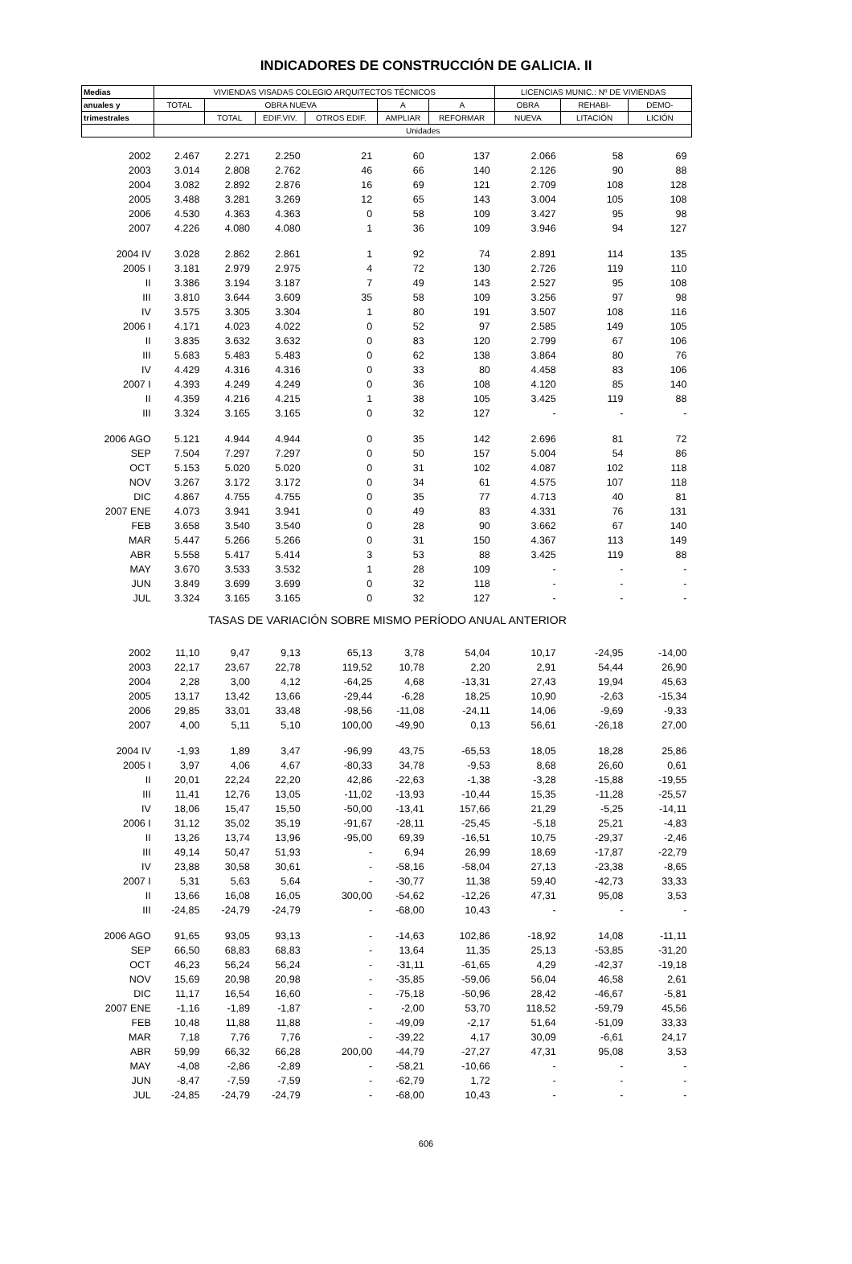INDICADORES DE CONSTRUCCIÓN DE GALICIA. II
| Medias | VIVIENDAS VISADAS COLEGIO ARQUITECTOS TÉCNICOS | | | | | | LICENCIAS MUNIC.: Nº DE VIVIENDAS | | |
| --- | --- | --- | --- | --- | --- | --- | --- | --- | --- |
| anuales y | TOTAL | OBRA NUEVA | | | A | A | OBRA | REHABI- | DEMO- |
| trimestrales | | TOTAL | EDIF.VIV. | OTROS EDIF. | AMPLIAR | REFORMAR | NUEVA | LITACIÓN | LICIÓN |
| | Unidades | | | | | | | | |
| 2002 | 2.467 | 2.271 | 2.250 | 21 | 60 | 137 | 2.066 | 58 | 69 |
| 2003 | 3.014 | 2.808 | 2.762 | 46 | 66 | 140 | 2.126 | 90 | 88 |
| 2004 | 3.082 | 2.892 | 2.876 | 16 | 69 | 121 | 2.709 | 108 | 128 |
| 2005 | 3.488 | 3.281 | 3.269 | 12 | 65 | 143 | 3.004 | 105 | 108 |
| 2006 | 4.530 | 4.363 | 4.363 | 0 | 58 | 109 | 3.427 | 95 | 98 |
| 2007 | 4.226 | 4.080 | 4.080 | 1 | 36 | 109 | 3.946 | 94 | 127 |
| 2004 IV | 3.028 | 2.862 | 2.861 | 1 | 92 | 74 | 2.891 | 114 | 135 |
| 2005 I | 3.181 | 2.979 | 2.975 | 4 | 72 | 130 | 2.726 | 119 | 110 |
| II | 3.386 | 3.194 | 3.187 | 7 | 49 | 143 | 2.527 | 95 | 108 |
| III | 3.810 | 3.644 | 3.609 | 35 | 58 | 109 | 3.256 | 97 | 98 |
| IV | 3.575 | 3.305 | 3.304 | 1 | 80 | 191 | 3.507 | 108 | 116 |
| 2006 I | 4.171 | 4.023 | 4.022 | 0 | 52 | 97 | 2.585 | 149 | 105 |
| II | 3.835 | 3.632 | 3.632 | 0 | 83 | 120 | 2.799 | 67 | 106 |
| III | 5.683 | 5.483 | 5.483 | 0 | 62 | 138 | 3.864 | 80 | 76 |
| IV | 4.429 | 4.316 | 4.316 | 0 | 33 | 80 | 4.458 | 83 | 106 |
| 2007 I | 4.393 | 4.249 | 4.249 | 0 | 36 | 108 | 4.120 | 85 | 140 |
| II | 4.359 | 4.216 | 4.215 | 1 | 38 | 105 | 3.425 | 119 | 88 |
| III | 3.324 | 3.165 | 3.165 | 0 | 32 | 127 | - | - | - |
| 2006 AGO | 5.121 | 4.944 | 4.944 | 0 | 35 | 142 | 2.696 | 81 | 72 |
| SEP | 7.504 | 7.297 | 7.297 | 0 | 50 | 157 | 5.004 | 54 | 86 |
| OCT | 5.153 | 5.020 | 5.020 | 0 | 31 | 102 | 4.087 | 102 | 118 |
| NOV | 3.267 | 3.172 | 3.172 | 0 | 34 | 61 | 4.575 | 107 | 118 |
| DIC | 4.867 | 4.755 | 4.755 | 0 | 35 | 77 | 4.713 | 40 | 81 |
| 2007 ENE | 4.073 | 3.941 | 3.941 | 0 | 49 | 83 | 4.331 | 76 | 131 |
| FEB | 3.658 | 3.540 | 3.540 | 0 | 28 | 90 | 3.662 | 67 | 140 |
| MAR | 5.447 | 5.266 | 5.266 | 0 | 31 | 150 | 4.367 | 113 | 149 |
| ABR | 5.558 | 5.417 | 5.414 | 3 | 53 | 88 | 3.425 | 119 | 88 |
| MAY | 3.670 | 3.533 | 3.532 | 1 | 28 | 109 | - | - | - |
| JUN | 3.849 | 3.699 | 3.699 | 0 | 32 | 118 | - | - | - |
| JUL | 3.324 | 3.165 | 3.165 | 0 | 32 | 127 | - | - | - |
| TASAS DE VARIACIÓN SOBRE MISMO PERÍODO ANUAL ANTERIOR | | | | | | | | | |
| 2002 | 11,10 | 9,47 | 9,13 | 65,13 | 3,78 | 54,04 | 10,17 | -24,95 | -14,00 |
| 2003 | 22,17 | 23,67 | 22,78 | 119,52 | 10,78 | 2,20 | 2,91 | 54,44 | 26,90 |
| 2004 | 2,28 | 3,00 | 4,12 | -64,25 | 4,68 | -13,31 | 27,43 | 19,94 | 45,63 |
| 2005 | 13,17 | 13,42 | 13,66 | -29,44 | -6,28 | 18,25 | 10,90 | -2,63 | -15,34 |
| 2006 | 29,85 | 33,01 | 33,48 | -98,56 | -11,08 | -24,11 | 14,06 | -9,69 | -9,33 |
| 2007 | 4,00 | 5,11 | 5,10 | 100,00 | -49,90 | 0,13 | 56,61 | -26,18 | 27,00 |
| 2004 IV | -1,93 | 1,89 | 3,47 | -96,99 | 43,75 | -65,53 | 18,05 | 18,28 | 25,86 |
| 2005 I | 3,97 | 4,06 | 4,67 | -80,33 | 34,78 | -9,53 | 8,68 | 26,60 | 0,61 |
| II | 20,01 | 22,24 | 22,20 | 42,86 | -22,63 | -1,38 | -3,28 | -15,88 | -19,55 |
| III | 11,41 | 12,76 | 13,05 | -11,02 | -13,93 | -10,44 | 15,35 | -11,28 | -25,57 |
| IV | 18,06 | 15,47 | 15,50 | -50,00 | -13,41 | 157,66 | 21,29 | -5,25 | -14,11 |
| 2006 I | 31,12 | 35,02 | 35,19 | -91,67 | -28,11 | -25,45 | -5,18 | 25,21 | -4,83 |
| II | 13,26 | 13,74 | 13,96 | -95,00 | 69,39 | -16,51 | 10,75 | -29,37 | -2,46 |
| III | 49,14 | 50,47 | 51,93 | - | 6,94 | 26,99 | 18,69 | -17,87 | -22,79 |
| IV | 23,88 | 30,58 | 30,61 | - | -58,16 | -58,04 | 27,13 | -23,38 | -8,65 |
| 2007 I | 5,31 | 5,63 | 5,64 | - | -30,77 | 11,38 | 59,40 | -42,73 | 33,33 |
| II | 13,66 | 16,08 | 16,05 | 300,00 | -54,62 | -12,26 | 47,31 | 95,08 | 3,53 |
| III | -24,85 | -24,79 | -24,79 | - | -68,00 | 10,43 | - | - | - |
| 2006 AGO | 91,65 | 93,05 | 93,13 | - | -14,63 | 102,86 | -18,92 | 14,08 | -11,11 |
| SEP | 66,50 | 68,83 | 68,83 | - | 13,64 | 11,35 | 25,13 | -53,85 | -31,20 |
| OCT | 46,23 | 56,24 | 56,24 | - | -31,11 | -61,65 | 4,29 | -42,37 | -19,18 |
| NOV | 15,69 | 20,98 | 20,98 | - | -35,85 | -59,06 | 56,04 | 46,58 | 2,61 |
| DIC | 11,17 | 16,54 | 16,60 | - | -75,18 | -50,96 | 28,42 | -46,67 | -5,81 |
| 2007 ENE | -1,16 | -1,89 | -1,87 | - | -2,00 | 53,70 | 118,52 | -59,79 | 45,56 |
| FEB | 10,48 | 11,88 | 11,88 | - | -49,09 | -2,17 | 51,64 | -51,09 | 33,33 |
| MAR | 7,18 | 7,76 | 7,76 | - | -39,22 | 4,17 | 30,09 | -6,61 | 24,17 |
| ABR | 59,99 | 66,32 | 66,28 | 200,00 | -44,79 | -27,27 | 47,31 | 95,08 | 3,53 |
| MAY | -4,08 | -2,86 | -2,89 | - | -58,21 | -10,66 | - | - | - |
| JUN | -8,47 | -7,59 | -7,59 | - | -62,79 | 1,72 | - | - | - |
| JUL | -24,85 | -24,79 | -24,79 | - | -68,00 | 10,43 | - | - | - |
606